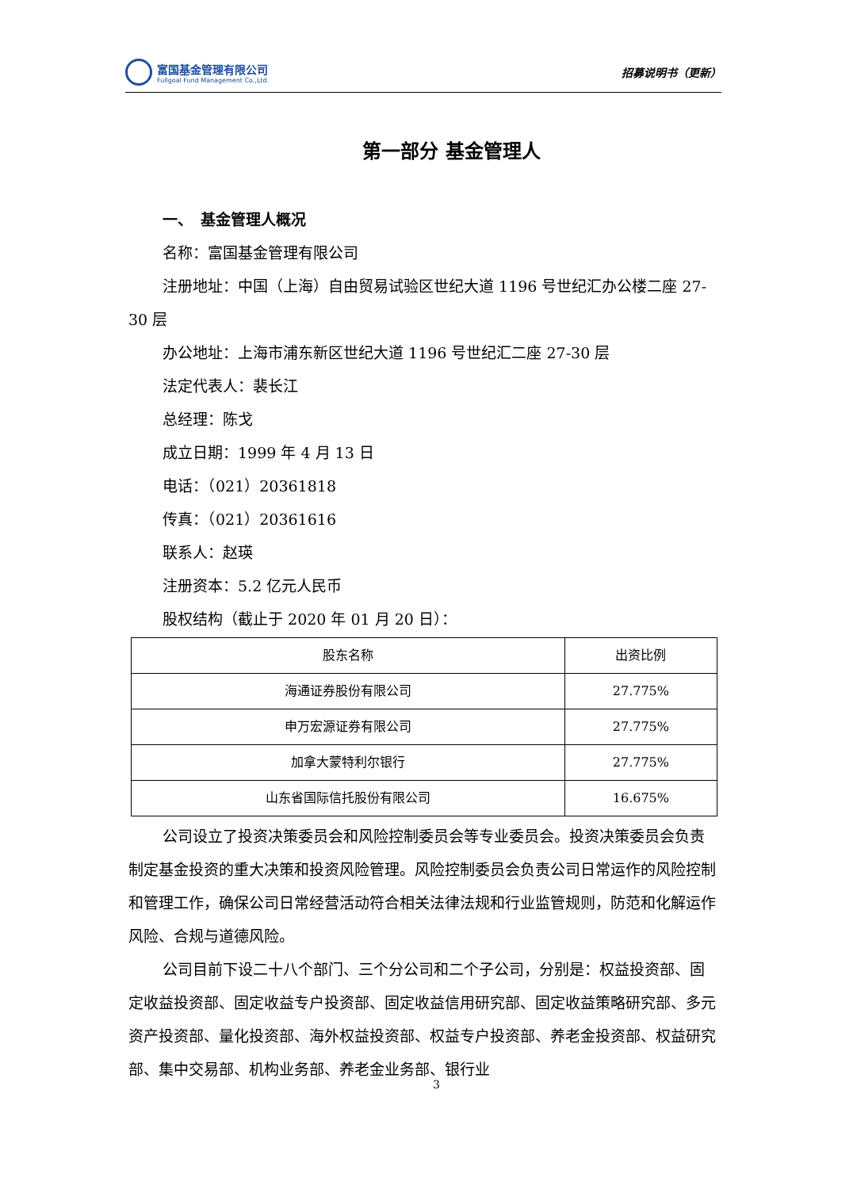富国基金管理有限公司
Fullgoal Fund Management Co.,Ltd.
招募说明书（更新）
第一部分 基金管理人
一、　基金管理人概况
名称：富国基金管理有限公司
注册地址：中国（上海）自由贸易试验区世纪大道 1196 号世纪汇办公楼二座 27-30 层
办公地址：上海市浦东新区世纪大道 1196 号世纪汇二座 27-30 层
法定代表人：裴长江
总经理：陈戈
成立日期：1999 年 4 月 13 日
电话：（021）20361818
传真：（021）20361616
联系人：赵瑛
注册资本：5.2 亿元人民币
股权结构（截止于 2020 年 01 月 20 日）：
| 股东名称 | 出资比例 |
| --- | --- |
| 海通证券股份有限公司 | 27.775% |
| 申万宏源证券有限公司 | 27.775% |
| 加拿大蒙特利尔银行 | 27.775% |
| 山东省国际信托股份有限公司 | 16.675% |
公司设立了投资决策委员会和风险控制委员会等专业委员会。投资决策委员会负责制定基金投资的重大决策和投资风险管理。风险控制委员会负责公司日常运作的风险控制和管理工作，确保公司日常经营活动符合相关法律法规和行业监管规则，防范和化解运作风险、合规与道德风险。
公司目前下设二十八个部门、三个分公司和二个子公司，分别是：权益投资部、固定收益投资部、固定收益专户投资部、固定收益信用研究部、固定收益策略研究部、多元资产投资部、量化投资部、海外权益投资部、权益专户投资部、养老金投资部、权益研究部、集中交易部、机构业务部、养老金业务部、银行业
3